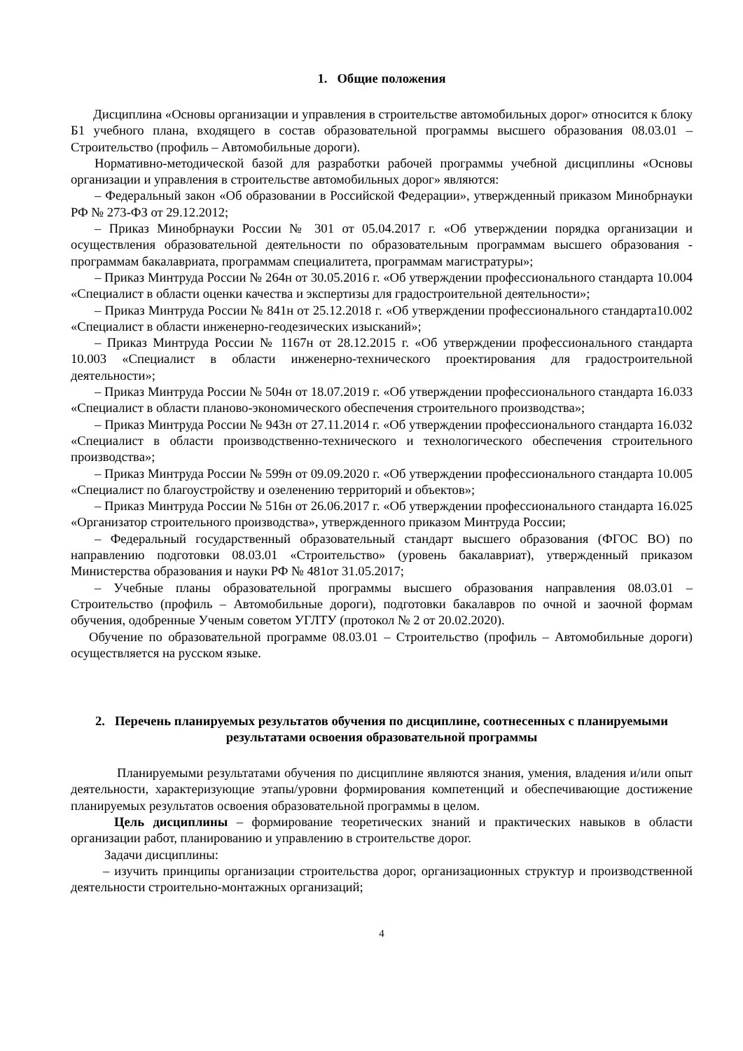1. Общие положения
Дисциплина «Основы организации и управления в строительстве автомобильных дорог» относится к блоку Б1 учебного плана, входящего в состав образовательной программы высшего образования 08.03.01 – Строительство (профиль – Автомобильные дороги).
Нормативно-методической базой для разработки рабочей программы учебной дисциплины «Основы организации и управления в строительстве автомобильных дорог» являются:
– Федеральный закон «Об образовании в Российской Федерации», утвержденный приказом Минобрнауки РФ № 273-ФЗ от 29.12.2012;
– Приказ Минобрнауки России № 301 от 05.04.2017 г. «Об утверждении порядка организации и осуществления образовательной деятельности по образовательным программам высшего образования - программам бакалавриата, программам специалитета, программам магистратуры»;
– Приказ Минтруда России № 264н от 30.05.2016 г. «Об утверждении профессионального стандарта 10.004 «Специалист в области оценки качества и экспертизы для градостроительной деятельности»;
– Приказ Минтруда России № 841н от 25.12.2018 г. «Об утверждении профессионального стандарта10.002 «Специалист в области инженерно-геодезических изысканий»;
– Приказ Минтруда России № 1167н от 28.12.2015 г. «Об утверждении профессионального стандарта 10.003 «Специалист в области инженерно-технического проектирования для градостроительной деятельности»;
– Приказ Минтруда России № 504н от 18.07.2019 г. «Об утверждении профессионального стандарта 16.033 «Специалист в области планово-экономического обеспечения строительного производства»;
– Приказ Минтруда России № 943н от 27.11.2014 г. «Об утверждении профессионального стандарта 16.032 «Специалист в области производственно-технического и технологического обеспечения строительного производства»;
– Приказ Минтруда России № 599н от 09.09.2020 г. «Об утверждении профессионального стандарта 10.005 «Специалист по благоустройству и озеленению территорий и объектов»;
– Приказ Минтруда России № 516н от 26.06.2017 г. «Об утверждении профессионального стандарта 16.025 «Организатор строительного производства», утвержденного приказом Минтруда России;
– Федеральный государственный образовательный стандарт высшего образования (ФГОС ВО) по направлению подготовки 08.03.01 «Строительство» (уровень бакалавриат), утвержденный приказом Министерства образования и науки РФ № 481от 31.05.2017;
– Учебные планы образовательной программы высшего образования направления 08.03.01 – Строительство (профиль – Автомобильные дороги), подготовки бакалавров по очной и заочной формам обучения, одобренные Ученым советом УГЛТУ (протокол № 2 от 20.02.2020).
Обучение по образовательной программе 08.03.01 – Строительство (профиль – Автомобильные дороги) осуществляется на русском языке.
2. Перечень планируемых результатов обучения по дисциплине, соотнесенных с планируемыми результатами освоения образовательной программы
Планируемыми результатами обучения по дисциплине являются знания, умения, владения и/или опыт деятельности, характеризующие этапы/уровни формирования компетенций и обеспечивающие достижение планируемых результатов освоения образовательной программы в целом.
Цель дисциплины – формирование теоретических знаний и практических навыков в области организации работ, планированию и управлению в строительстве дорог.
Задачи дисциплины:
– изучить принципы организации строительства дорог, организационных структур и производственной деятельности строительно-монтажных организаций;
4